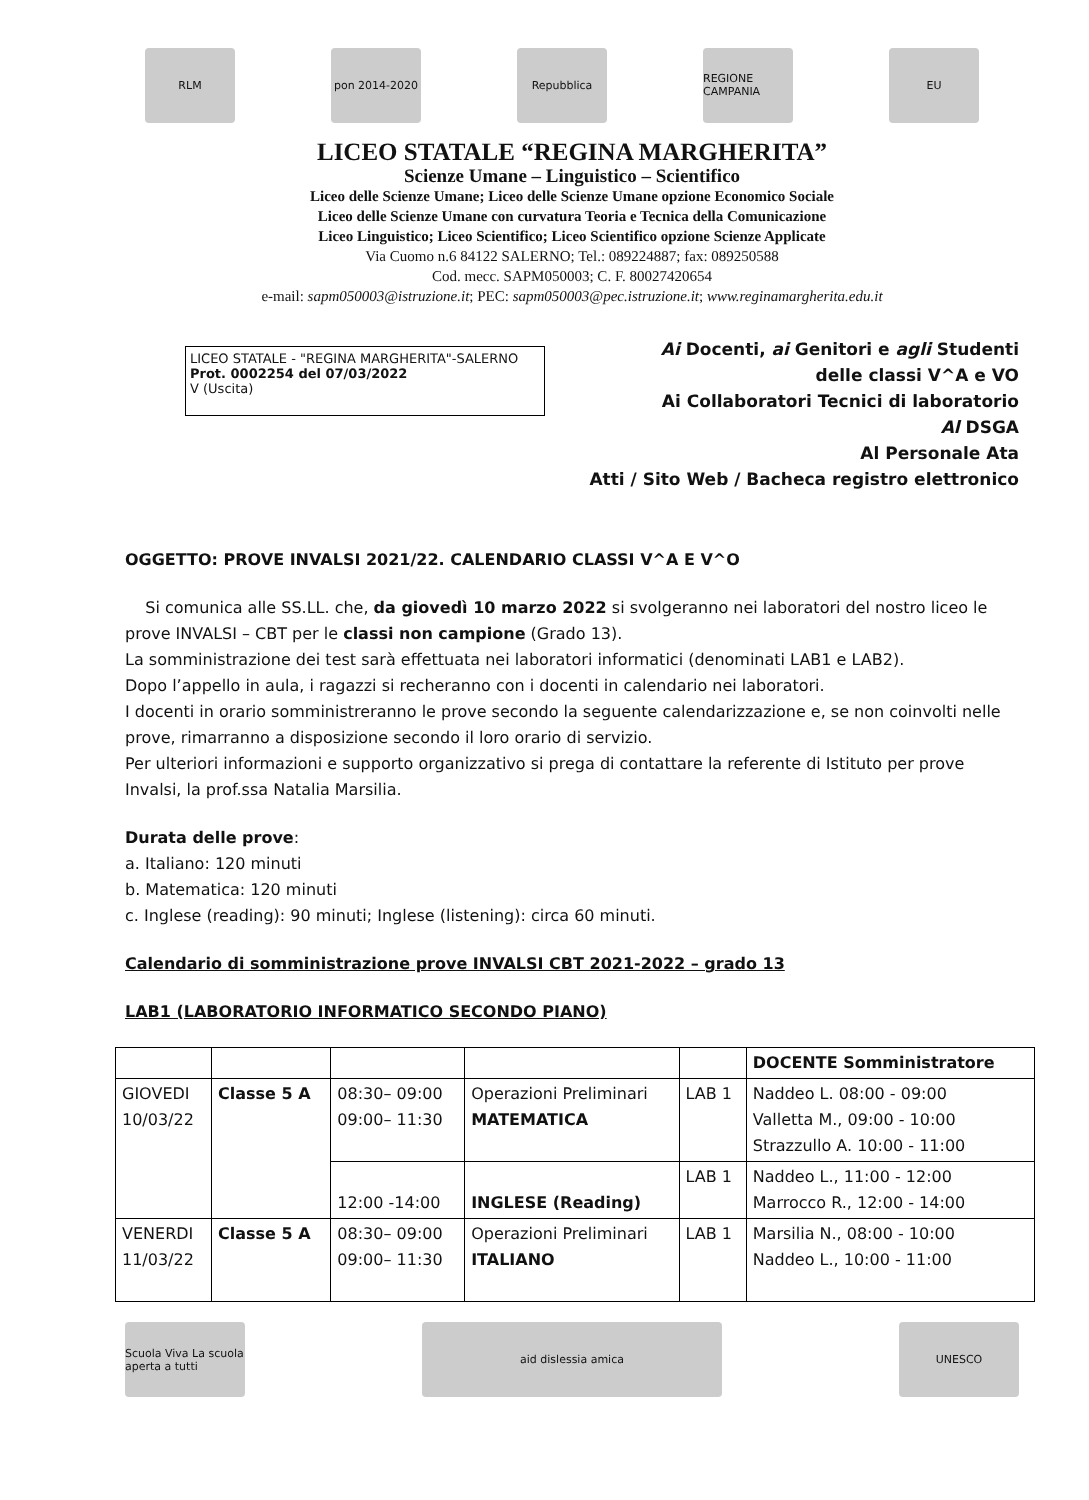RLM pon 2014-2020 Repubblica
REGIONE CAMPANIA
EU
LICEO STATALE “REGINA MARGHERITA”
Scienze Umane – Linguistico – Scientifico
Liceo delle Scienze Umane; Liceo delle Scienze Umane opzione Economico Sociale
Liceo delle Scienze Umane con curvatura Teoria e Tecnica della Comunicazione
Liceo Linguistico; Liceo Scientifico; Liceo Scientifico opzione Scienze Applicate
Via Cuomo n.6 84122 SALERNO; Tel.: 089224887; fax: 089250588
Cod. mecc. SAPM050003; C. F. 80027420654
e-mail: sapm050003@istruzione.it; PEC: sapm050003@pec.istruzione.it; www.reginamargherita.edu.it
LICEO STATALE - "REGINA MARGHERITA"-SALERNO
Prot. 0002254 del 07/03/2022
V (Uscita)
Ai Docenti, ai Genitori e agli Studenti
delle classi V^A e VO
Ai Collaboratori Tecnici di laboratorio
Al DSGA
Al Personale Ata
Atti / Sito Web / Bacheca registro elettronico
OGGETTO: PROVE INVALSI 2021/22. CALENDARIO CLASSI V^A E V^O
Si comunica alle SS.LL. che, da giovedì 10 marzo 2022 si svolgeranno nei laboratori del nostro liceo le prove INVALSI – CBT per le classi non campione (Grado 13).
La somministrazione dei test sarà effettuata nei laboratori informatici (denominati LAB1 e LAB2).
Dopo l’appello in aula, i ragazzi si recheranno con i docenti in calendario nei laboratori.
I docenti in orario somministreranno le prove secondo la seguente calendarizzazione e, se non coinvolti nelle prove, rimarranno a disposizione secondo il loro orario di servizio.
Per ulteriori informazioni e supporto organizzativo si prega di contattare la referente di Istituto per prove Invalsi, la prof.ssa Natalia Marsilia.
Durata delle prove:
a. Italiano: 120 minuti
b. Matematica: 120 minuti
c. Inglese (reading): 90 minuti; Inglese (listening): circa 60 minuti.
Calendario di somministrazione prove INVALSI CBT 2021-2022 – grado 13
LAB1 (LABORATORIO INFORMATICO SECONDO PIANO)
| | | | | | DOCENTE Somministratore |
| GIOVEDI 10/03/22 | Classe 5 A | 08:30– 09:00 09:00– 11:30 | Operazioni Preliminari MATEMATICA | LAB 1 | Naddeo L. 08:00 - 09:00 Valletta M., 09:00 - 10:00 Strazzullo A. 10:00 - 11:00 |
| | | 12:00 -14:00 | INGLESE (Reading) | LAB 1 | Naddeo L., 11:00 - 12:00 Marrocco R., 12:00 - 14:00 |
| VENERDI 11/03/22 | Classe 5 A | 08:30– 09:00 09:00– 11:30 | Operazioni Preliminari ITALIANO | LAB 1 | Marsilia N., 08:00 - 10:00 Naddeo L., 10:00 - 11:00 |
Scuola Viva La scuola aperta a tutti
aid dislessia amica UNESCO